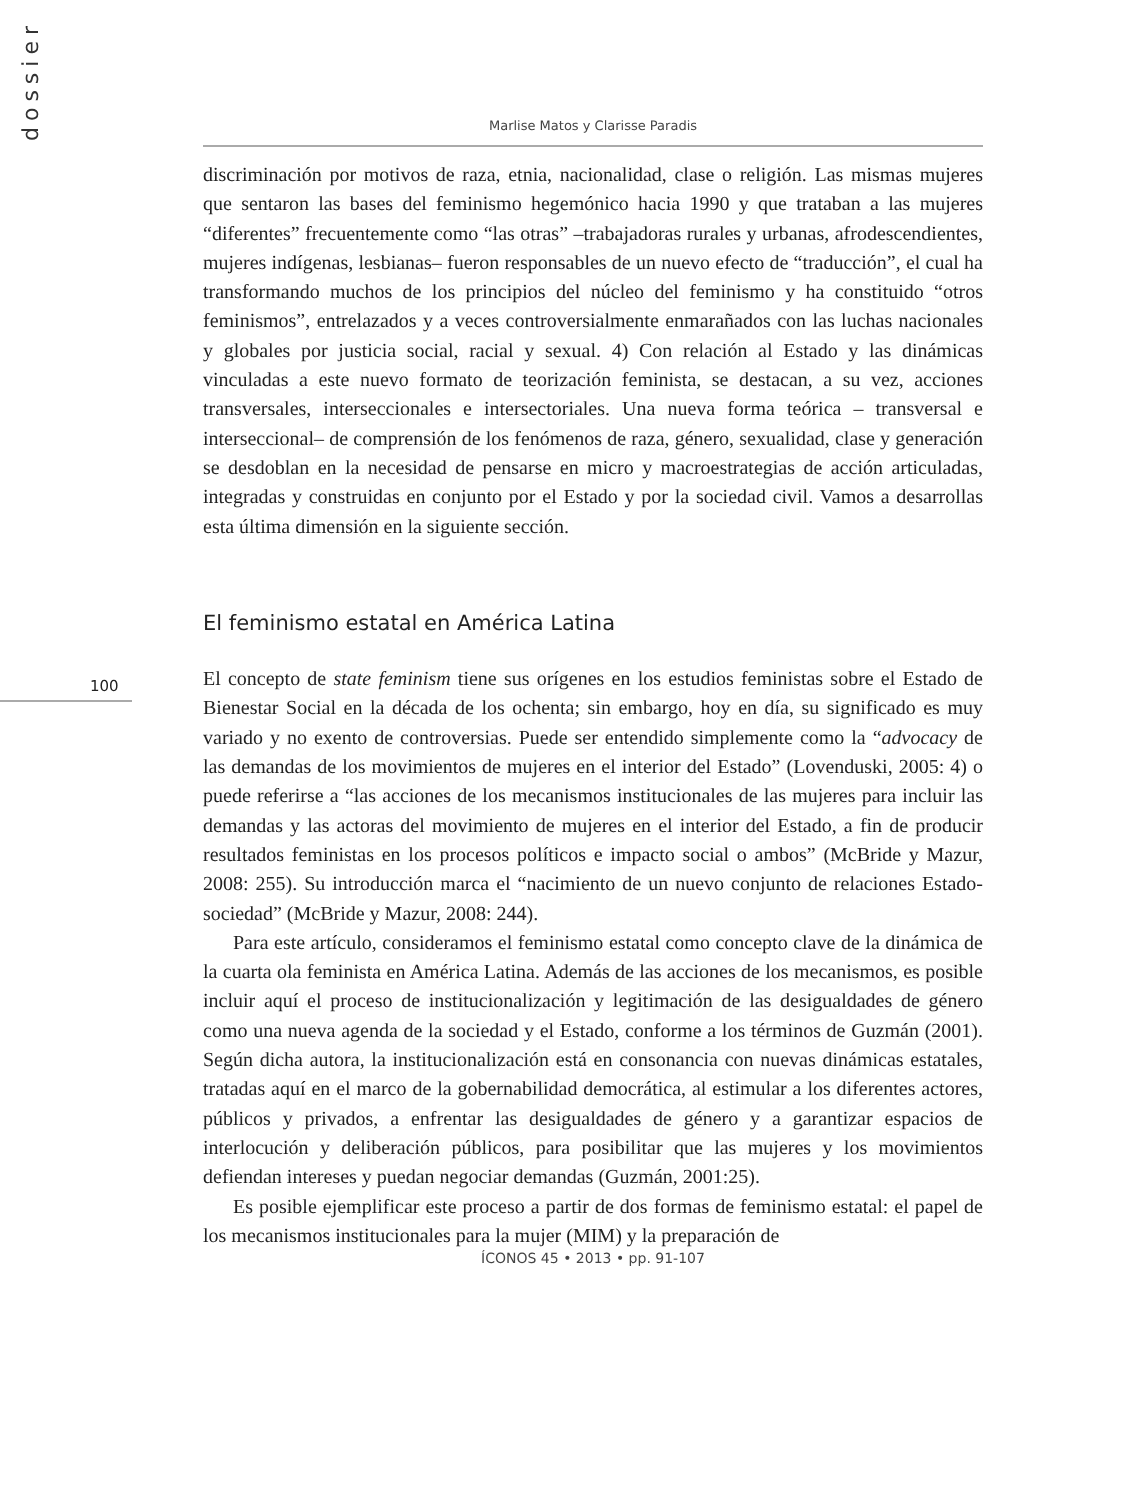dossier
Marlise Matos y Clarisse Paradis
discriminación por motivos de raza, etnia, nacionalidad, clase o religión. Las mismas mujeres que sentaron las bases del feminismo hegemónico hacia 1990 y que trataban a las mujeres “diferentes” frecuentemente como “las otras” –trabajadoras rurales y urbanas, afrodescendientes, mujeres indígenas, lesbianas– fueron responsables de un nuevo efecto de “traducción”, el cual ha transformando muchos de los principios del núcleo del feminismo y ha constituido “otros feminismos”, entrelazados y a veces controversialmente enmarañados con las luchas nacionales y globales por justicia social, racial y sexual. 4) Con relación al Estado y las dinámicas vinculadas a este nuevo formato de teorización feminista, se destacan, a su vez, acciones transversales, interseccionales e intersectoriales. Una nueva forma teórica – transversal e interseccional– de comprensión de los fenómenos de raza, género, sexualidad, clase y generación se desdoblan en la necesidad de pensarse en micro y macroestrategias de acción articuladas, integradas y construidas en conjunto por el Estado y por la sociedad civil. Vamos a desarrollas esta última dimensión en la siguiente sección.
El feminismo estatal en América Latina
El concepto de state feminism tiene sus orígenes en los estudios feministas sobre el Estado de Bienestar Social en la década de los ochenta; sin embargo, hoy en día, su significado es muy variado y no exento de controversias. Puede ser entendido simplemente como la “advocacy de las demandas de los movimientos de mujeres en el interior del Estado” (Lovenduski, 2005: 4) o puede referirse a “las acciones de los mecanismos institucionales de las mujeres para incluir las demandas y las actoras del movimiento de mujeres en el interior del Estado, a fin de producir resultados feministas en los procesos políticos e impacto social o ambos” (McBride y Mazur, 2008: 255). Su introducción marca el “nacimiento de un nuevo conjunto de relaciones Estado-sociedad” (McBride y Mazur, 2008: 244).
Para este artículo, consideramos el feminismo estatal como concepto clave de la dinámica de la cuarta ola feminista en América Latina. Además de las acciones de los mecanismos, es posible incluir aquí el proceso de institucionalización y legitimación de las desigualdades de género como una nueva agenda de la sociedad y el Estado, conforme a los términos de Guzmán (2001). Según dicha autora, la institucionalización está en consonancia con nuevas dinámicas estatales, tratadas aquí en el marco de la gobernabilidad democrática, al estimular a los diferentes actores, públicos y privados, a enfrentar las desigualdades de género y a garantizar espacios de interlocución y deliberación públicos, para posibilitar que las mujeres y los movimientos defiendan intereses y puedan negociar demandas (Guzmán, 2001:25).
Es posible ejemplificar este proceso a partir de dos formas de feminismo estatal: el papel de los mecanismos institucionales para la mujer (MIM) y la preparación de
100
ÍCONOS 45 • 2013 • pp. 91-107